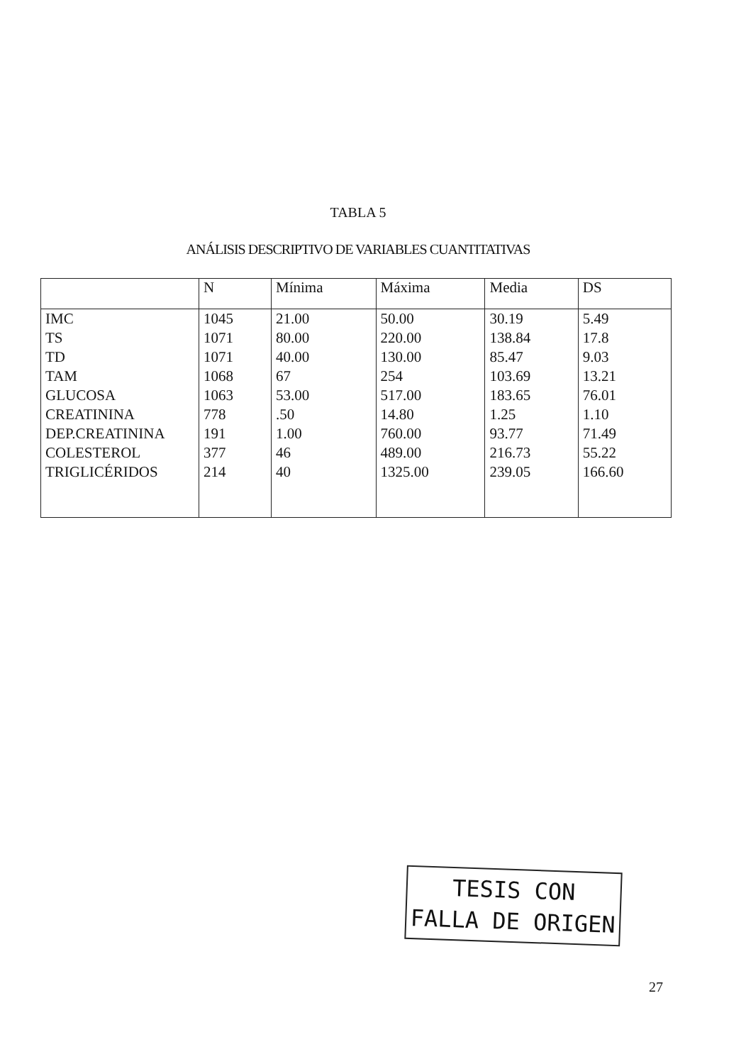TABLA 5
ANÁLISIS DESCRIPTIVO DE VARIABLES CUANTITATIVAS
| | N | Mínima | Máxima | Media | DS |
| --- | --- | --- | --- | --- | --- |
| IMC TS TD TAM GLUCOSA CREATININA DEP.CREATININA COLESTEROL TRIGLICÉRIDOS | 1045 1071 1071 1068 1063 778 191 377 214 | 21.00 80.00 40.00 67 53.00 .50 1.00 46 40 | 50.00 220.00 130.00 254 517.00 14.80 760.00 489.00 1325.00 | 30.19 138.84 85.47 103.69 183.65 1.25 93.77 216.73 239.05 | 5.49 17.8 9.03 13.21 76.01 1.10 71.49 55.22 166.60 |
TESIS CON
FALLA DE ORIGEN
27